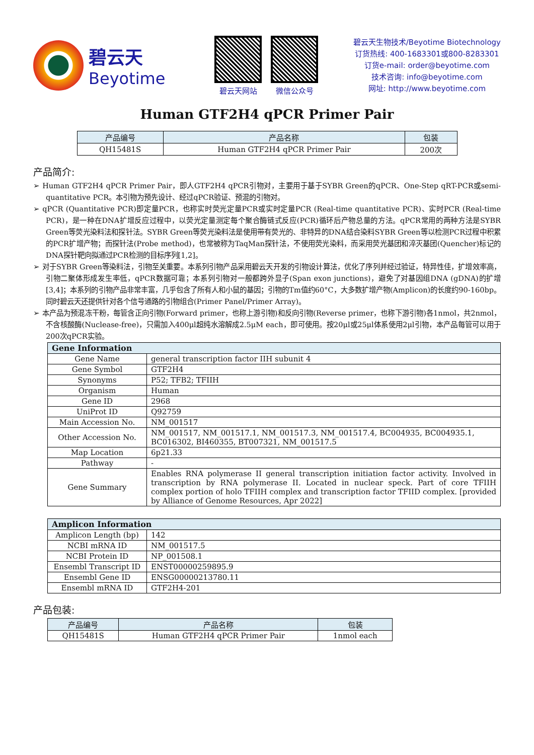碧云天
Beyotime
碧云天网站 微信公众号
碧云天生物技术/Beyotime Biotechnology
订货热线: 400-1683301或800-8283301
订货e-mail: order@beyotime.com
技术咨询: info@beyotime.com
网址: http://www.beyotime.com
Human GTF2H4 qPCR Primer Pair
| 产品编号 | 产品名称 | 包装 |
| --- | --- | --- |
| QH15481S | Human GTF2H4 qPCR Primer Pair | 200次 |
产品简介:
➢ Human GTF2H4 qPCR Primer Pair，即人GTF2H4 qPCR引物对，主要用于基于SYBR Green的qPCR、One-Step qRT-PCR或semi-quantitative PCR。本引物为预先设计、经过qPCR验证、预混的引物对。
➢ qPCR (Quantitative PCR)即定量PCR，也称实时荧光定量PCR或实时定量PCR (Real-time quantitative PCR)、实时PCR (Real-time PCR)，是一种在DNA扩增反应过程中，以荧光定量测定每个聚合酶链式反应(PCR)循环后产物总量的方法。qPCR常用的两种方法是SYBR Green等荧光染料法和探针法。SYBR Green等荧光染料法是使用带有荧光的、非特异的DNA结合染料SYBR Green等以检测PCR过程中积累的PCR扩增产物；而探针法(Probe method)，也常被称为TaqMan探针法，不使用荧光染料，而采用荧光基团和淬灭基团(Quencher)标记的DNA探针靶向拟通过PCR检测的目标序列[1,2]。
➢ 对于SYBR Green等染料法，引物至关重要。本系列引物产品采用碧云天开发的引物设计算法，优化了序列并经过验证，特异性佳，扩增效率高，引物二聚体形成发生率低，qPCR数据可靠；本系列引物对一般都跨外显子(Span exon junctions)，避免了对基因组DNA (gDNA)的扩增[3,4]；本系列的引物产品非常丰富，几乎包含了所有人和小鼠的基因；引物的Tm值约60°C，大多数扩增产物(Amplicon)的长度约90-160bp。同时碧云天还提供针对各个信号通路的引物组合(Primer Panel/Primer Array)。
➢ 本产品为预混冻干粉，每管含正向引物(Forward primer，也称上游引物)和反向引物(Reverse primer，也称下游引物)各1nmol，共2nmol，不含核酸酶(Nuclease-free)，只需加入400μl超纯水溶解成2.5μM each，即可使用。按20μl或25μl体系使用2μl引物，本产品每管可以用于200次qPCR实验。
| Gene Information | |
| --- | --- |
| Gene Name | general transcription factor IIH subunit 4 |
| Gene Symbol | GTF2H4 |
| Synonyms | P52; TFB2; TFIIH |
| Organism | Human |
| Gene ID | 2968 |
| UniProt ID | Q92759 |
| Main Accession No. | NM_001517 |
| Other Accession No. | NM_001517, NM_001517.1, NM_001517.3, NM_001517.4, BC004935, BC004935.1, BC016302, BI460355, BT007321, NM_001517.5 |
| Map Location | 6p21.33 |
| Pathway | - |
| Gene Summary | Enables RNA polymerase II general transcription initiation factor activity. Involved in transcription by RNA polymerase II. Located in nuclear speck. Part of core TFIIH complex portion of holo TFIIH complex and transcription factor TFIID complex. [provided by Alliance of Genome Resources, Apr 2022] |
| Amplicon Information | |
| --- | --- |
| Amplicon Length (bp) | 142 |
| NCBI mRNA ID | NM_001517.5 |
| NCBI Protein ID | NP_001508.1 |
| Ensembl Transcript ID | ENST00000259895.9 |
| Ensembl Gene ID | ENSG00000213780.11 |
| Ensembl mRNA ID | GTF2H4-201 |
产品包装:
| 产品编号 | 产品名称 | 包装 |
| --- | --- | --- |
| QH15481S | Human GTF2H4 qPCR Primer Pair | 1nmol each |